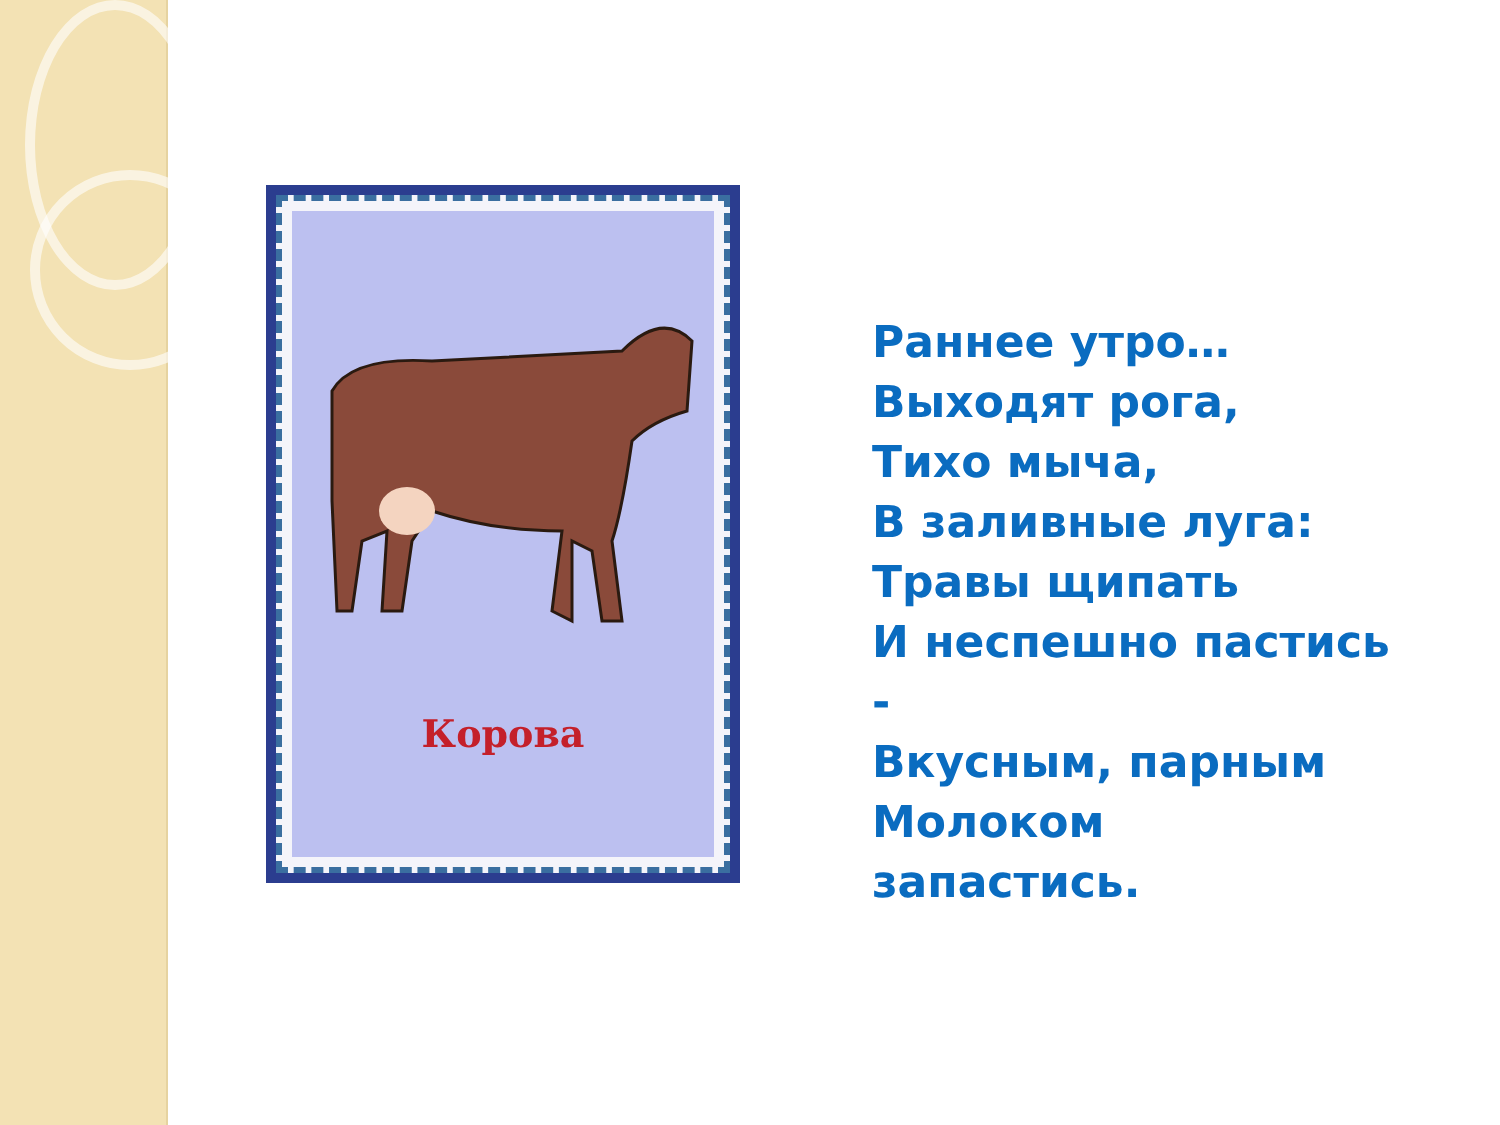Корова
Раннее утро…
Выходят рога,
Тихо мыча,
В заливные луга:
Травы щипать
И неспешно пастись
-
Вкусным, парным
Молоком
запастись.